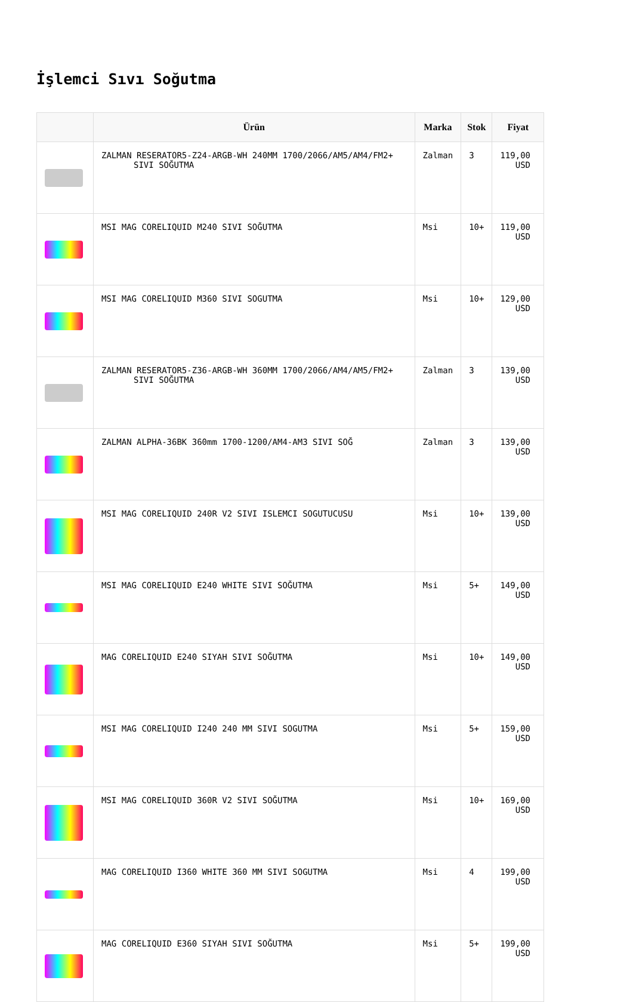İşlemci Sıvı Soğutma
| | Ürün | Marka | Stok | Fiyat |
| --- | --- | --- | --- | --- |
| | ZALMAN RESERATOR5-Z24-ARGB-WH 240MM 1700/2066/AM5/AM4/FM2+ SIVI SOĞUTMA | Zalman | 3 | 119,00 USD |
| | MSI MAG CORELIQUID M240 SIVI SOĞUTMA | Msi | 10+ | 119,00 USD |
| | MSI MAG CORELIQUID M360 SIVI SOGUTMA | Msi | 10+ | 129,00 USD |
| | ZALMAN RESERATOR5-Z36-ARGB-WH 360MM 1700/2066/AM4/AM5/FM2+ SIVI SOĞUTMA | Zalman | 3 | 139,00 USD |
| | ZALMAN ALPHA-36BK 360mm 1700-1200/AM4-AM3 SIVI SOĞ | Zalman | 3 | 139,00 USD |
| | MSI MAG CORELIQUID 240R V2 SIVI ISLEMCI SOGUTUCUSU | Msi | 10+ | 139,00 USD |
| | MSI MAG CORELIQUID E240 WHITE SIVI SOĞUTMA | Msi | 5+ | 149,00 USD |
| | MAG CORELIQUID E240 SIYAH SIVI SOĞUTMA | Msi | 10+ | 149,00 USD |
| | MSI MAG CORELIQUID I240 240 MM SIVI SOGUTMA | Msi | 5+ | 159,00 USD |
| | MSI MAG CORELIQUID 360R V2 SIVI SOĞUTMA | Msi | 10+ | 169,00 USD |
| | MAG CORELIQUID I360 WHITE 360 MM SIVI SOGUTMA | Msi | 4 | 199,00 USD |
| | MAG CORELIQUID E360 SIYAH SIVI SOĞUTMA | Msi | 5+ | 199,00 USD |